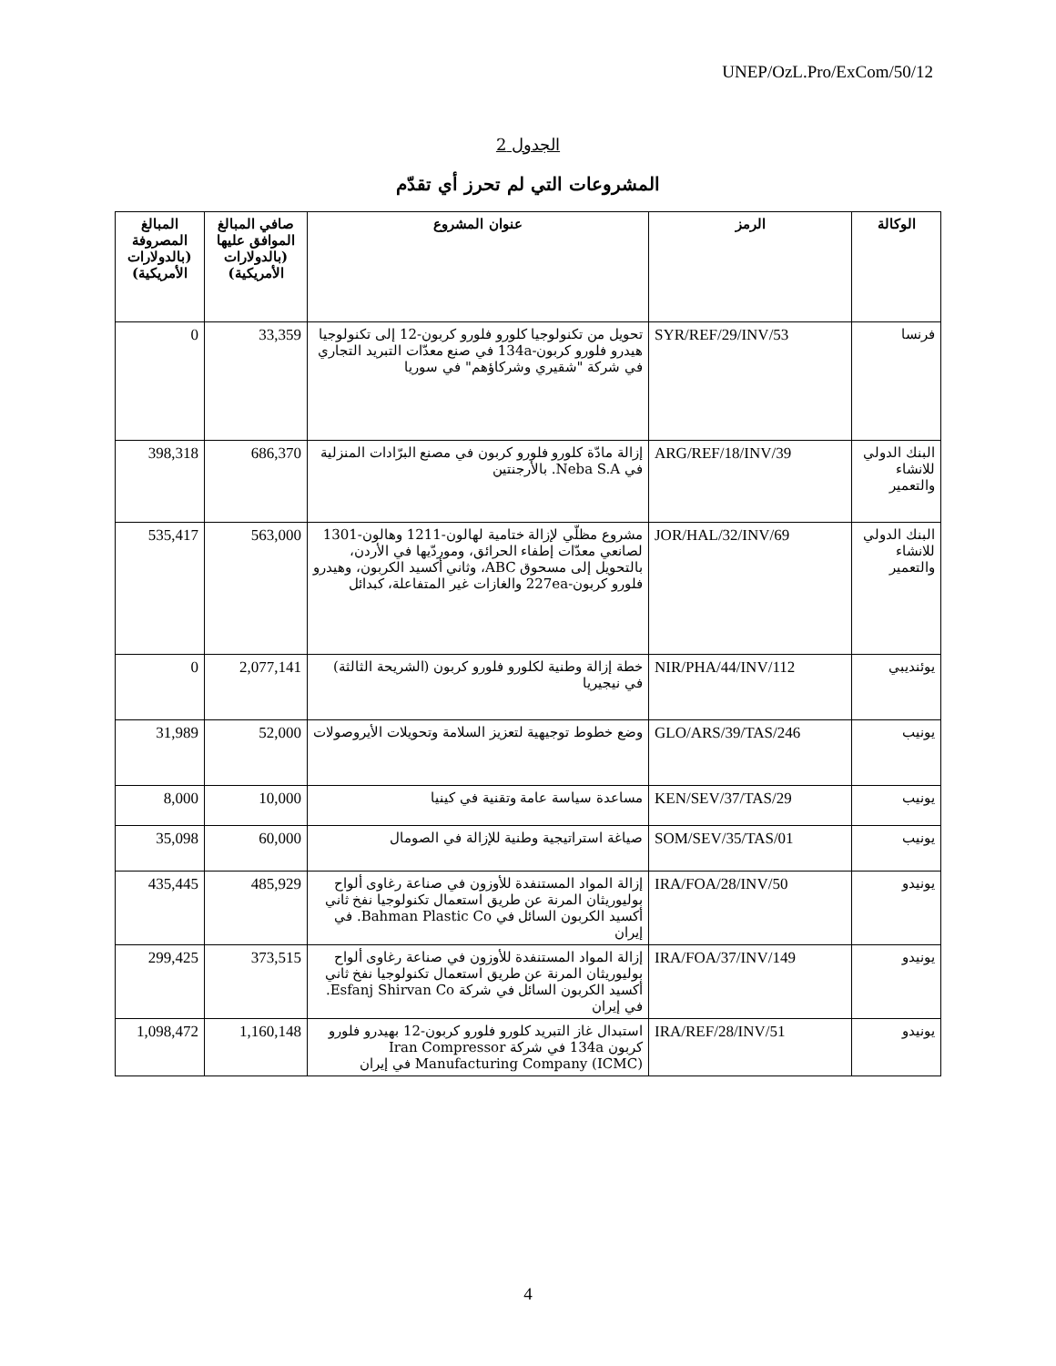UNEP/OzL.Pro/ExCom/50/12
الجدول 2
المشروعات التي لم تحرز أي تقدّم
| الوكالة | الرمز | عنوان المشروع | صافي المبالغ الموافق عليها (بالدولارات الأمريكية) | المبالغ المصروفة (بالدولارات الأمريكية) |
| --- | --- | --- | --- | --- |
| فرنسا | SYR/REF/29/INV/53 | تحويل من تكنولوجيا كلورو فلورو كربون-12 إلى تكنولوجيا هيدرو فلورو كربون-134a في صنع معدّات التبريد التجاري في شركة "شقيري وشركاؤهم" في سوريا | 33,359 | 0 |
| البنك الدولي للانشاء والتعمير | ARG/REF/18/INV/39 | إزالة مادّة كلورو فلورو كربون في مصنع البرّادات المنزلية في Neba S.A. بالأرجنتين | 686,370 | 398,318 |
| البنك الدولي للانشاء والتعمير | JOR/HAL/32/INV/69 | مشروع مظلّي لإزالة ختامية لهالون-1211 وهالون-1301 لصانعي معدّات إطفاء الحرائق، وموردّيها في الأردن، بالتحويل إلى مسحوق ABC، وثاني أكسيد الكربون، وهيدرو فلورو كربون-227ea والغازات غير المتفاعلة، كبدائل | 563,000 | 535,417 |
| يوئنديبي | NIR/PHA/44/INV/112 | خطة إزالة وطنية لكلورو فلورو كربون (الشريحة الثالثة) في نيجيريا | 2,077,141 | 0 |
| يونيب | GLO/ARS/39/TAS/246 | وضع خطوط توجيهية لتعزيز السلامة وتحويلات الأيروصولات | 52,000 | 31,989 |
| يونيب | KEN/SEV/37/TAS/29 | مساعدة سياسة عامة وتقنية في كينيا | 10,000 | 8,000 |
| يونيب | SOM/SEV/35/TAS/01 | صياغة استراتيجية وطنية للإزالة في الصومال | 60,000 | 35,098 |
| يونيدو | IRA/FOA/28/INV/50 | إزالة المواد المستنفدة للأوزون في صناعة رغاوى ألواح بوليوريثان المرنة عن طريق استعمال تكنولوجيا نفخ ثاني أكسيد الكربون السائل في Bahman Plastic Co. في إيران | 485,929 | 435,445 |
| يونيدو | IRA/FOA/37/INV/149 | إزالة المواد المستنفدة للأوزون في صناعة رغاوى ألواح بوليوريثان المرنة عن طريق استعمال تكنولوجيا نفخ ثاني أكسيد الكربون السائل في شركة Esfanj Shirvan Co. في إيران | 373,515 | 299,425 |
| يونيدو | IRA/REF/28/INV/51 | استبدال غاز التبريد كلورو فلورو كربون-12 بهيدرو فلورو كربون 134a في شركة Iran Compressor Manufacturing Company (ICMC) في إيران | 1,160,148 | 1,098,472 |
4